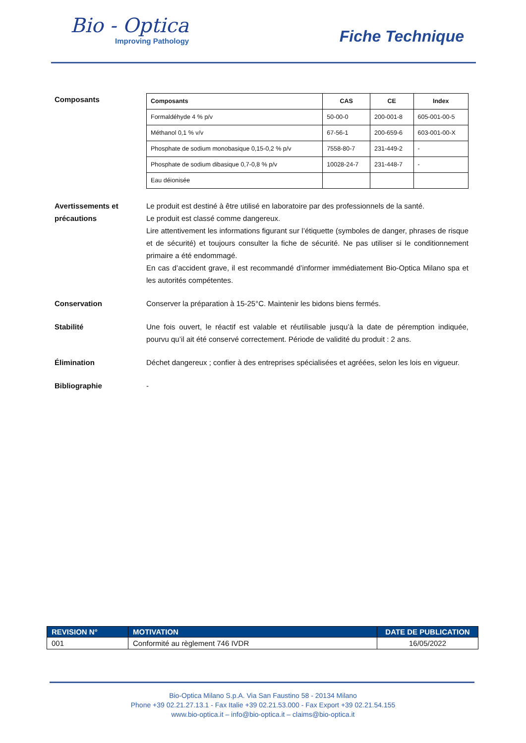Bio - Optica
Improving Pathology
Fiche Technique
Composants
| Composants | CAS | CE | Index |
| --- | --- | --- | --- |
| Formaldéhyde 4 % p/v | 50-00-0 | 200-001-8 | 605-001-00-5 |
| Méthanol 0,1 % v/v | 67-56-1 | 200-659-6 | 603-001-00-X |
| Phosphate de sodium monobasique 0,15-0,2 % p/v | 7558-80-7 | 231-449-2 | - |
| Phosphate de sodium dibasique 0,7-0,8 % p/v | 10028-24-7 | 231-448-7 | - |
| Eau déionisée | | | |
Avertissements et précautions
Le produit est destiné à être utilisé en laboratoire par des professionnels de la santé.
Le produit est classé comme dangereux.
Lire attentivement les informations figurant sur l’étiquette (symboles de danger, phrases de risque et de sécurité) et toujours consulter la fiche de sécurité. Ne pas utiliser si le conditionnement primaire a été endommagé.
En cas d’accident grave, il est recommandé d’informer immédiatement Bio-Optica Milano spa et les autorités compétentes.
Conservation Conserver la préparation à 15-25°C. Maintenir les bidons biens fermés.
Stabilité Une fois ouvert, le réactif est valable et réutilisable jusqu’à la date de péremption indiquée, pourvu qu’il ait été conservé correctement. Période de validité du produit : 2 ans.
Élimination Déchet dangereux ; confier à des entreprises spécialisées et agréées, selon les lois en vigueur.
Bibliographie -
| REVISION N° | MOTIVATION | DATE DE PUBLICATION |
| --- | --- | --- |
| 001 | Conformité au règlement 746 IVDR | 16/05/2022 |
Bio-Optica Milano S.p.A. Via San Faustino 58 - 20134 Milano
Phone +39 02.21.27.13.1 - Fax Italie +39 02.21.53.000 - Fax Export +39 02.21.54.155
www.bio-optica.it – info@bio-optica.it – claims@bio-optica.it